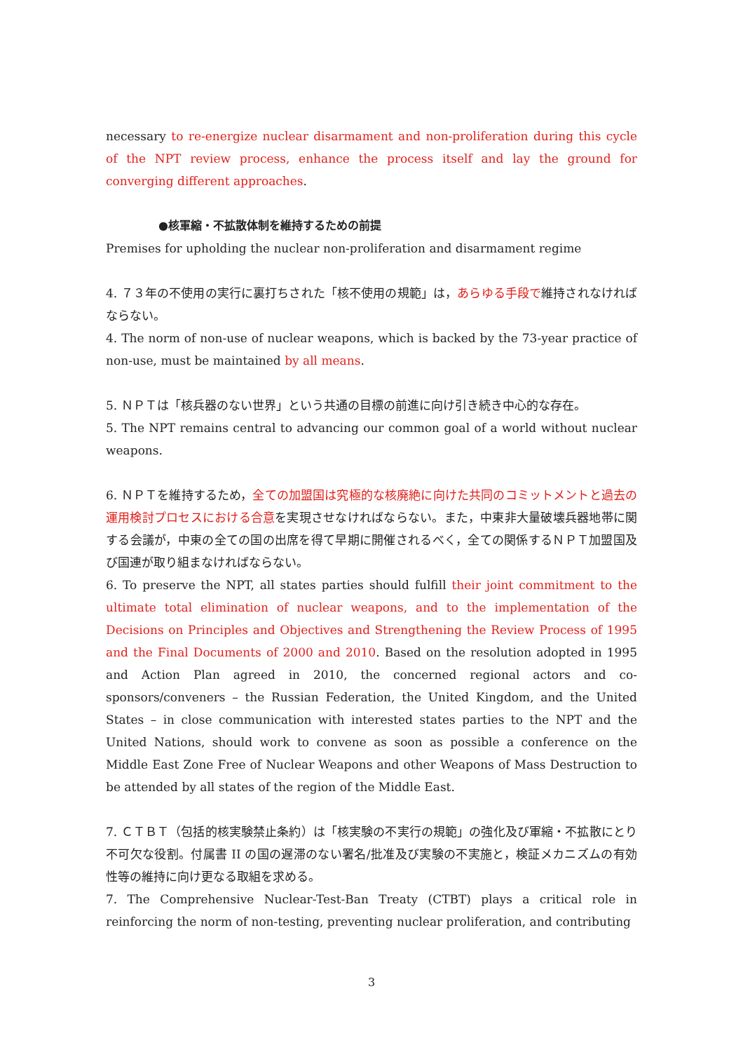necessary to re-energize nuclear disarmament and non-proliferation during this cycle of the NPT review process, enhance the process itself and lay the ground for converging different approaches.
●核軍縮・不拡散体制を維持するための前提
Premises for upholding the nuclear non-proliferation and disarmament regime
4. ７３年の不使用の実行に裏打ちされた「核不使用の規範」は，あらゆる手段で維持されなければならない。
4. The norm of non-use of nuclear weapons, which is backed by the 73-year practice of non-use, must be maintained by all means.
5. ＮＰＴは「核兵器のない世界」という共通の目標の前進に向け引き続き中心的な存在。
5. The NPT remains central to advancing our common goal of a world without nuclear weapons.
6. ＮＰＴを維持するため，全ての加盟国は究極的な核廃絶に向けた共同のコミットメントと過去の運用検討プロセスにおける合意を実現させなければならない。また，中東非大量破壊兵器地帯に関する会議が，中東の全ての国の出席を得て早期に開催されるべく，全ての関係するＮＰＴ加盟国及び国連が取り組まなければならない。
6. To preserve the NPT, all states parties should fulfill their joint commitment to the ultimate total elimination of nuclear weapons, and to the implementation of the Decisions on Principles and Objectives and Strengthening the Review Process of 1995 and the Final Documents of 2000 and 2010. Based on the resolution adopted in 1995 and Action Plan agreed in 2010, the concerned regional actors and co-sponsors/conveners – the Russian Federation, the United Kingdom, and the United States – in close communication with interested states parties to the NPT and the United Nations, should work to convene as soon as possible a conference on the Middle East Zone Free of Nuclear Weapons and other Weapons of Mass Destruction to be attended by all states of the region of the Middle East.
7. ＣＴＢＴ（包括的核実験禁止条約）は「核実験の不実行の規範」の強化及び軍縮・不拡散にとり不可欠な役割。付属書 II の国の遅滞のない署名/批准及び実験の不実施と，検証メカニズムの有効性等の維持に向け更なる取組を求める。
7. The Comprehensive Nuclear-Test-Ban Treaty (CTBT) plays a critical role in reinforcing the norm of non-testing, preventing nuclear proliferation, and contributing
3